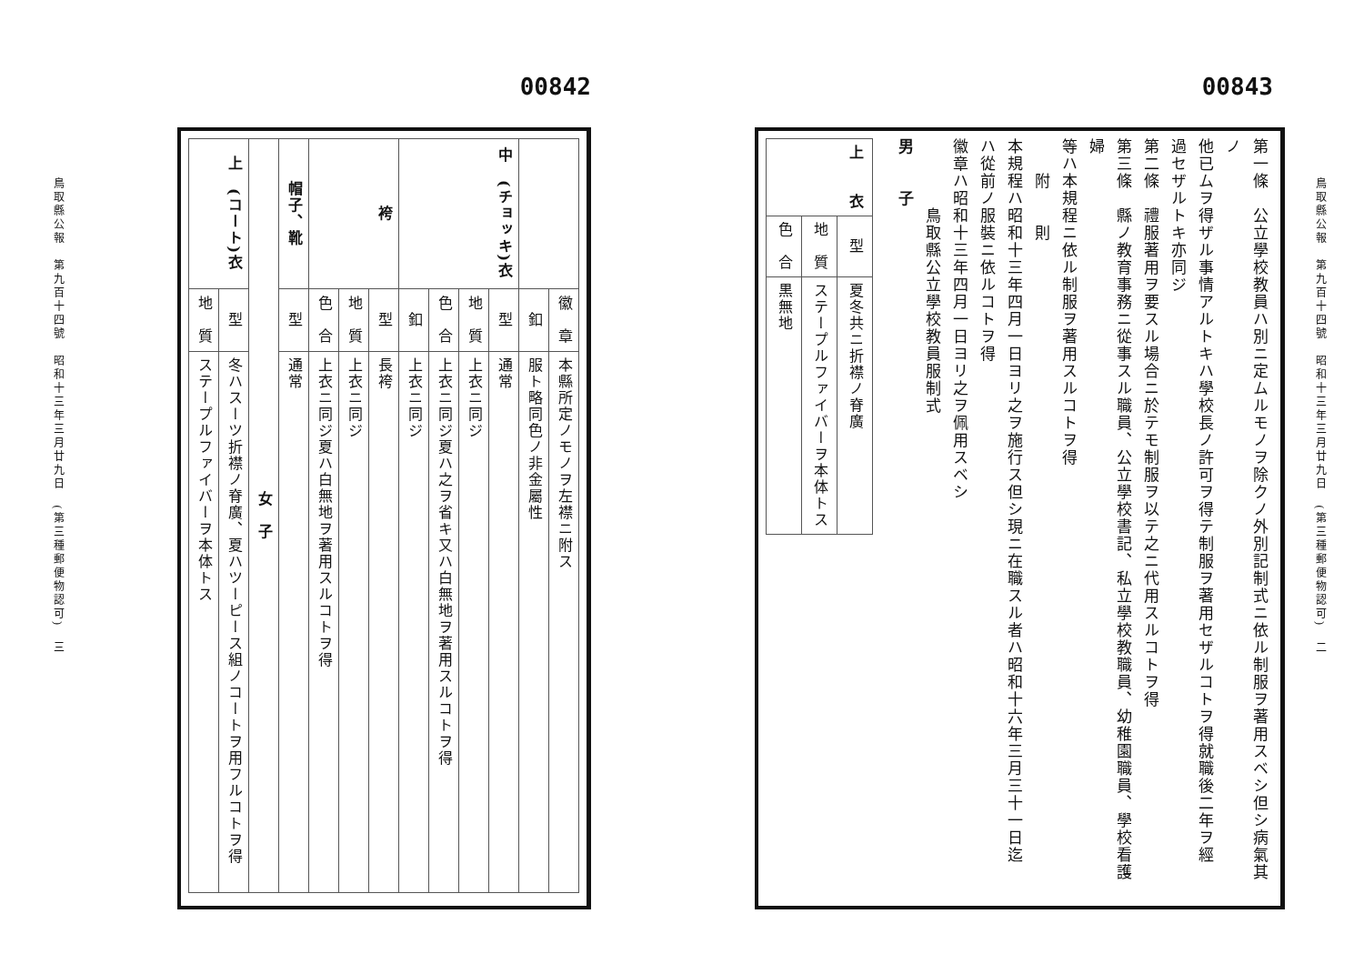00843
鳥取縣公報　第九百十四號　昭和十三年三月廿九日　(第三種郵便物認可)　二
第一條　公立學校教員ハ別ニ定ムルモノヲ除クノ外別記制式ニ依ル制服ヲ著用スベシ但シ病氣其ノ
他已ムヲ得ザル事情アルトキハ學校長ノ許可ヲ得テ制服ヲ著用セザルコトヲ得就職後二年ヲ經
過セザルトキ亦同ジ
第二條　禮服著用ヲ要スル場合ニ於テモ制服ヲ以テ之ニ代用スルコトヲ得
第三條　縣ノ教育事務ニ從事スル職員、公立學校書記、私立學校教職員、幼稚園職員、學校看護婦
等ハ本規程ニ依ル制服ヲ著用スルコトヲ得
　　附　　則
本規程ハ昭和十三年四月一日ヨリ之ヲ施行ス但シ現ニ在職スル者ハ昭和十六年三月三十一日迄
ハ從前ノ服裝ニ依ルコトヲ得
徽章ハ昭和十三年四月一日ヨリ之ヲ佩用スベシ
　　　　鳥取縣公立學校教員服制式
男　　子
| 上 衣 | 型 | 夏冬共ニ折襟ノ脊廣 |
| | 地 質 | ステープルファイバーヲ本体トス |
| | 色 合 | 黒無地 |
00842
鳥取縣公報　第九百十四號　昭和十三年三月廿九日　(第三種郵便物認可)　三
| | 徽 章 | 本縣所定ノモノヲ左襟ニ附ス |
| | 釦 | 服ト略同色ノ非金屬性 |
| 中 (チョッキ)衣 | 型 | 通常 |
| | 地 質 | 上衣ニ同ジ |
| | 色 合 | 上衣ニ同ジ夏ハ之ヲ省キ又ハ白無地ヲ著用スルコトヲ得 |
| | 釦 | 上衣ニ同ジ |
| 袴 | 型 | 長袴 |
| | 地 質 | 上衣ニ同ジ |
| | 色 合 | 上衣ニ同ジ夏ハ白無地ヲ著用スルコトヲ得 |
| 帽子、靴 | 型 | 通常 |
| 女 子 | | |
| 上 (コート)衣 | 型 | 冬ハスーツ折襟ノ脊廣、夏ハツーピース組ノコートヲ用フルコトヲ得 |
| | 地 質 | ステープルファイバーヲ本体トス |